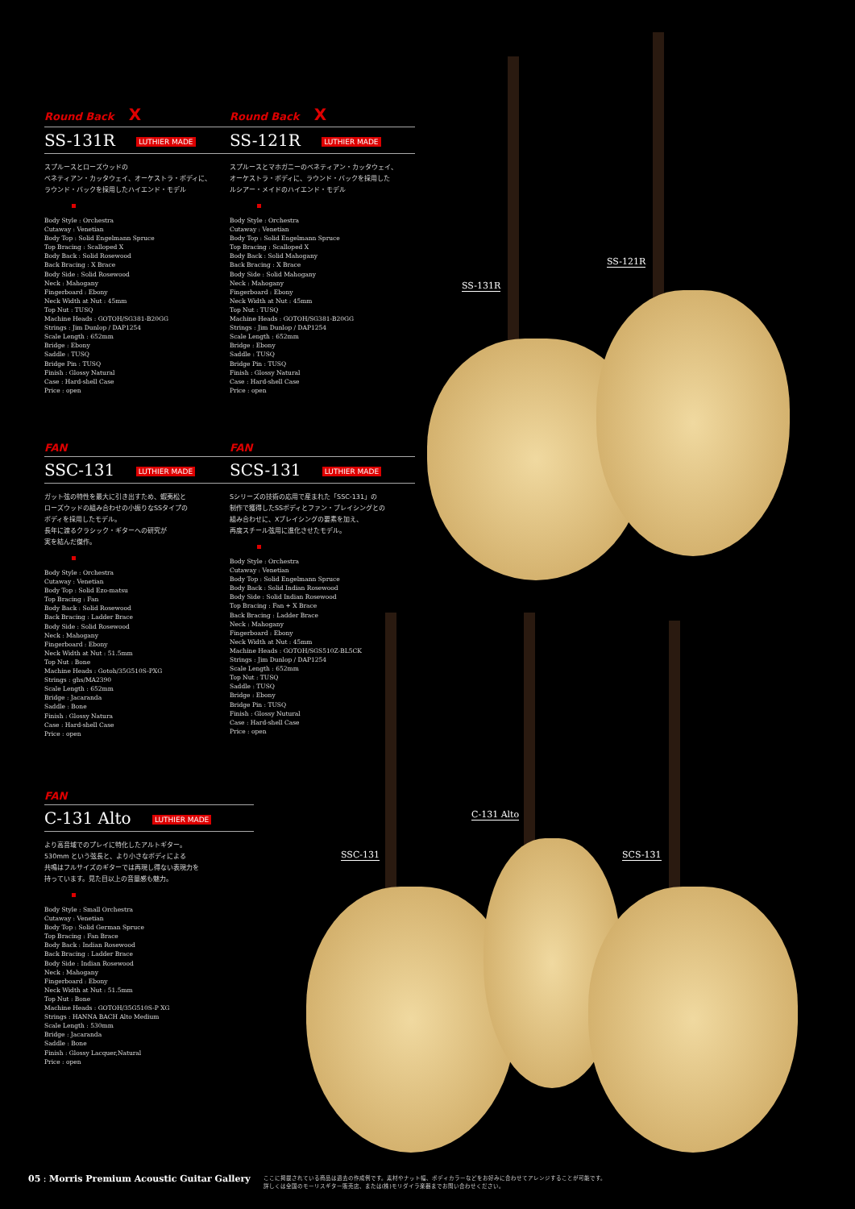SS-131R
SS-121R
C-131 Alto
SSC-131 SCS-131
Round Back X
SS-131R LUTHIER MADE
スプルースとローズウッドの
ベネティアン・カッタウェイ、オーケストラ・ボディに、
ラウンド・バックを採用したハイエンド・モデル
Body Style : Orchestra
Cutaway : Venetian
Body Top : Solid Engelmann Spruce
Top Bracing : Scalloped X
Body Back : Solid Rosewood
Back Bracing : X Brace
Body Side : Solid Rosewood
Neck : Mahogany
Fingerboard : Ebony
Neck Width at Nut : 45mm
Top Nut : TUSQ
Machine Heads : GOTOH/SG381-B20GG
Strings : Jim Dunlop / DAP1254
Scale Length : 652mm
Bridge : Ebony
Saddle : TUSQ
Bridge Pin : TUSQ
Finish : Glossy Natural
Case : Hard-shell Case
Price : open
Round Back X
SS-121R LUTHIER MADE
スプルースとマホガニーのベネティアン・カッタウェイ、
オーケストラ・ボディに、ラウンド・バックを採用した
ルシアー・メイドのハイエンド・モデル
Body Style : Orchestra
Cutaway : Venetian
Body Top : Solid Engelmann Spruce
Top Bracing : Scalloped X
Body Back : Solid Mahogany
Back Bracing : X Brace
Body Side : Solid Mahogany
Neck : Mahogany
Fingerboard : Ebony
Neck Width at Nut : 45mm
Top Nut : TUSQ
Machine Heads : GOTOH/SG381-B20GG
Strings : Jim Dunlop / DAP1254
Scale Length : 652mm
Bridge : Ebony
Saddle : TUSQ
Bridge Pin : TUSQ
Finish : Glossy Natural
Case : Hard-shell Case
Price : open
FAN
SSC-131 LUTHIER MADE
ガット弦の特性を最大に引き出すため、蝦夷松と
ローズウッドの組み合わせの小振りなSSタイプの
ボディを採用したモデル。
長年に渡るクラシック・ギターへの研究が
実を結んだ傑作。
Body Style : Orchestra
Cutaway : Venetian
Body Top : Solid Ezo-matsu
Top Bracing : Fan
Body Back : Solid Rosewood
Back Bracing : Ladder Brace
Body Side : Solid Rosewood
Neck : Mahogany
Fingerboard : Ebony
Neck Width at Nut : 51.5mm
Top Nut : Bone
Machine Heads : Gotoh/35G510S-PXG
Strings : ghs/MA2390
Scale Length : 652mm
Bridge : Jacaranda
Saddle : Bone
Finish : Glossy Natura
Case : Hard-shell Case
Price : open
FAN
SCS-131 LUTHIER MADE
Sシリーズの技術の応用で産まれた「SSC-131」の
制作で獲得したSSボディとファン・ブレイシングとの
組み合わせに、Xブレイシングの要素を加え、
再度スチール弦用に進化させたモデル。
Body Style : Orchestra
Cutaway : Venetian
Body Top : Solid Engelmann Spruce
Body Back : Solid Indian Rosewood
Body Side : Solid Indian Rosewood
Top Bracing : Fan + X Brace
Back Bracing : Ladder Brace
Neck : Mahogany
Fingerboard : Ebony
Neck Width at Nut : 45mm
Machine Heads : GOTOH/SGS510Z-BL5CK
Strings : Jim Dunlop / DAP1254
Scale Length : 652mm
Top Nut : TUSQ
Saddle : TUSQ
Bridge : Ebony
Bridge Pin : TUSQ
Finish : Glossy Nutural
Case : Hard-shell Case
Price : open
FAN
C-131 Alto LUTHIER MADE
より高音域でのプレイに特化したアルトギター。
530mm という弦長と、より小さなボディによる
共鳴はフルサイズのギターでは再現し得ない表現力を
持っています。見た目以上の音量感も魅力。
Body Style : Small Orchestra
Cutaway : Venetian
Body Top : Solid German Spruce
Top Bracing : Fan Brace
Body Back : Indian Rosewood
Back Bracing : Ladder Brace
Body Side : Indian Rosewood
Neck : Mahogany
Fingerboard : Ebony
Neck Width at Nut : 51.5mm
Top Nut : Bone
Machine Heads : GOTOH/35G510S-P XG
Strings : HANNA BACH Alto Medium
Scale Length : 530mm
Bridge : Jacaranda
Saddle : Bone
Finish : Glossy Lacquer,Natural
Price : open
05 : Morris Premium Acoustic Guitar Gallery ここに掲載されている商品は過去の作成例です。素材やナット幅、ボディカラーなどをお好みに合わせてアレンジすることが可能です。
詳しくは全国のモーリスギター販売店、または(株)モリダイラ楽器までお問い合わせください。